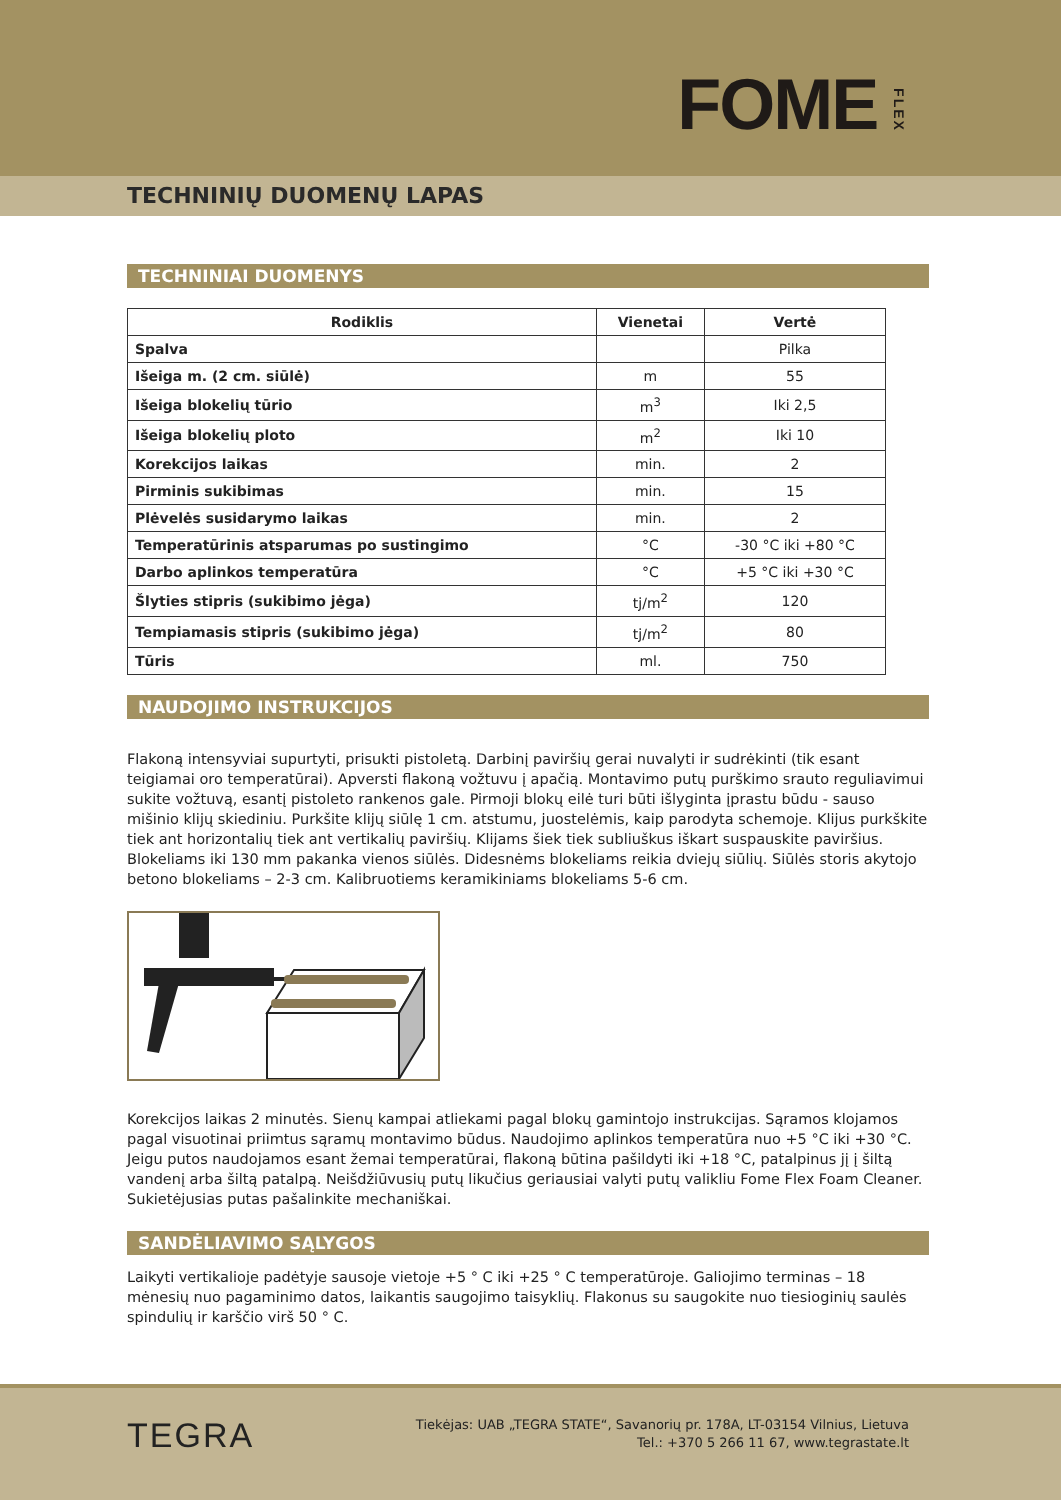FOMEFLEX
TECHNINIŲ DUOMENŲ LAPAS
TECHNINIAI DUOMENYS
| Rodiklis | Vienetai | Vertė |
| --- | --- | --- |
| Spalva | | Pilka |
| Išeiga m. (2 cm. siūlė) | m | 55 |
| Išeiga blokelių tūrio | m<sup>3</sup> | Iki 2,5 |
| Išeiga blokelių ploto | m<sup>2</sup> | Iki 10 |
| Korekcijos laikas | min. | 2 |
| Pirminis sukibimas | min. | 15 |
| Plėvelės susidarymo laikas | min. | 2 |
| Temperatūrinis atsparumas po sustingimo | °C | -30 °C iki +80 °C |
| Darbo aplinkos temperatūra | °C | +5 °C iki +30 °C |
| Šlyties stipris (sukibimo jėga) | tj/m<sup>2</sup> | 120 |
| Tempiamasis stipris (sukibimo jėga) | tj/m<sup>2</sup> | 80 |
| Tūris | ml. | 750 |
NAUDOJIMO INSTRUKCIJOS
Flakoną intensyviai supurtyti, prisukti pistoletą. Darbinį paviršių gerai nuvalyti ir sudrėkinti (tik esant teigiamai oro temperatūrai). Apversti flakoną vožtuvu į apačią. Montavimo putų purškimo srauto reguliavimui sukite vožtuvą, esantį pistoleto rankenos gale. Pirmoji blokų eilė turi būti išlyginta įprastu būdu - sauso mišinio klijų skiediniu. Purkšite klijų siūlę 1 cm. atstumu, juostelėmis, kaip parodyta schemoje. Klijus purkškite tiek ant horizontalių tiek ant vertikalių paviršių. Klijams šiek tiek subliuškus iškart suspauskite paviršius. Blokeliams iki 130 mm pakanka vienos siūlės. Didesnėms blokeliams reikia dviejų siūlių. Siūlės storis akytojo betono blokeliams – 2-3 cm. Kalibruotiems keramikiniams blokeliams 5-6 cm.
Korekcijos laikas 2 minutės. Sienų kampai atliekami pagal blokų gamintojo instrukcijas. Sąramos klojamos pagal visuotinai priimtus sąramų montavimo būdus. Naudojimo aplinkos temperatūra nuo +5 °C iki +30 °C. Jeigu putos naudojamos esant žemai temperatūrai, flakoną būtina pašildyti iki +18 °C, patalpinus jį į šiltą vandenį arba šiltą patalpą. Neišdžiūvusių putų likučius geriausiai valyti putų valikliu Fome Flex Foam Cleaner. Sukietėjusias putas pašalinkite mechaniškai.
SANDĖLIAVIMO SĄLYGOS
Laikyti vertikalioje padėtyje sausoje vietoje +5 ° C iki +25 ° C temperatūroje. Galiojimo terminas – 18 mėnesių nuo pagaminimo datos, laikantis saugojimo taisyklių. Flakonus su saugokite nuo tiesioginių saulės spindulių ir karščio virš 50 ° C.
TEGRA
Tiekėjas: UAB „TEGRA STATE“, Savanorių pr. 178A, LT-03154 Vilnius, Lietuva
Tel.: +370 5 266 11 67, www.tegrastate.lt